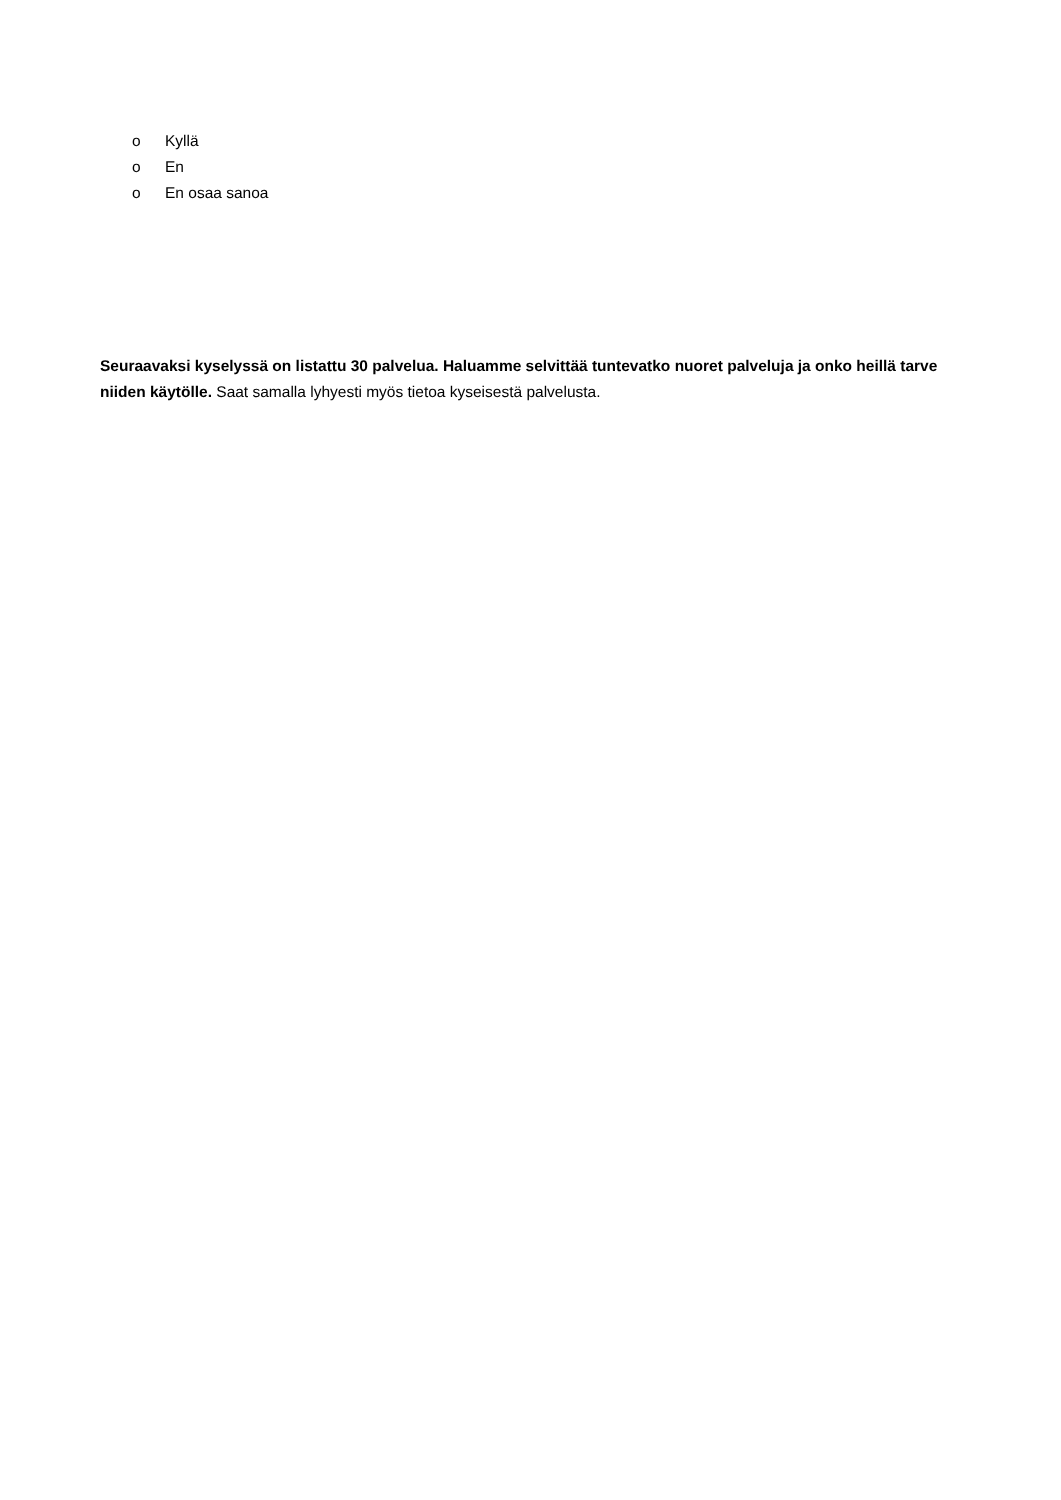o Kyllä
o En
o En osaa sanoa
Seuraavaksi kyselyssä on listattu 30 palvelua. Haluamme selvittää tuntevatko nuoret palveluja ja onko heillä tarve niiden käytölle. Saat samalla lyhyesti myös tietoa kyseisestä palvelusta.